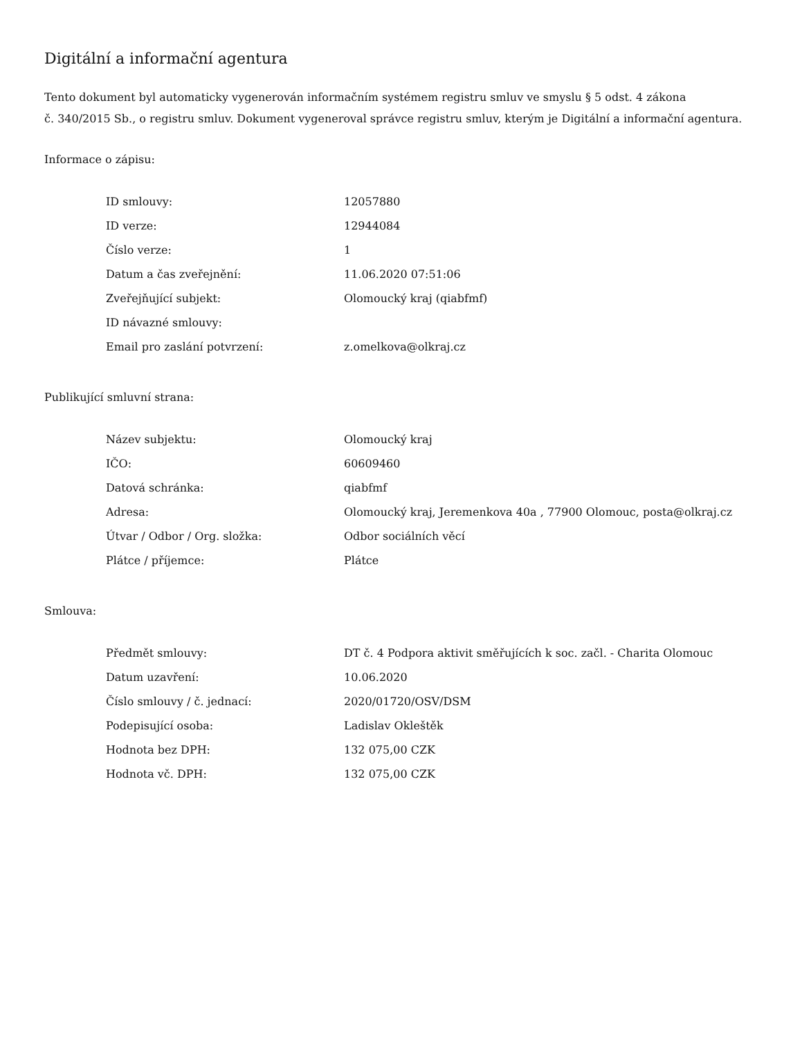Digitální a informační agentura
Tento dokument byl automaticky vygenerován informačním systémem registru smluv ve smyslu § 5 odst. 4 zákona
č. 340/2015 Sb., o registru smluv. Dokument vygeneroval správce registru smluv, kterým je Digitální a informační agentura.
Informace o zápisu:
| ID smlouvy: | 12057880 |
| ID verze: | 12944084 |
| Číslo verze: | 1 |
| Datum a čas zveřejnění: | 11.06.2020 07:51:06 |
| Zveřejňující subjekt: | Olomoucký kraj (qiabfmf) |
| ID návazné smlouvy: | |
| Email pro zaslání potvrzení: | z.omelkova@olkraj.cz |
Publikující smluvní strana:
| Název subjektu: | Olomoucký kraj |
| IČO: | 60609460 |
| Datová schránka: | qiabfmf |
| Adresa: | Olomoucký kraj, Jeremenkova 40a , 77900 Olomouc, posta@olkraj.cz |
| Útvar / Odbor / Org. složka: | Odbor sociálních věcí |
| Plátce / příjemce: | Plátce |
Smlouva:
| Předmět smlouvy: | DT č. 4 Podpora aktivit směřujících k soc. začl. - Charita Olomouc |
| Datum uzavření: | 10.06.2020 |
| Číslo smlouvy / č. jednací: | 2020/01720/OSV/DSM |
| Podepisující osoba: | Ladislav Okleštěk |
| Hodnota bez DPH: | 132 075,00 CZK |
| Hodnota vč. DPH: | 132 075,00 CZK |